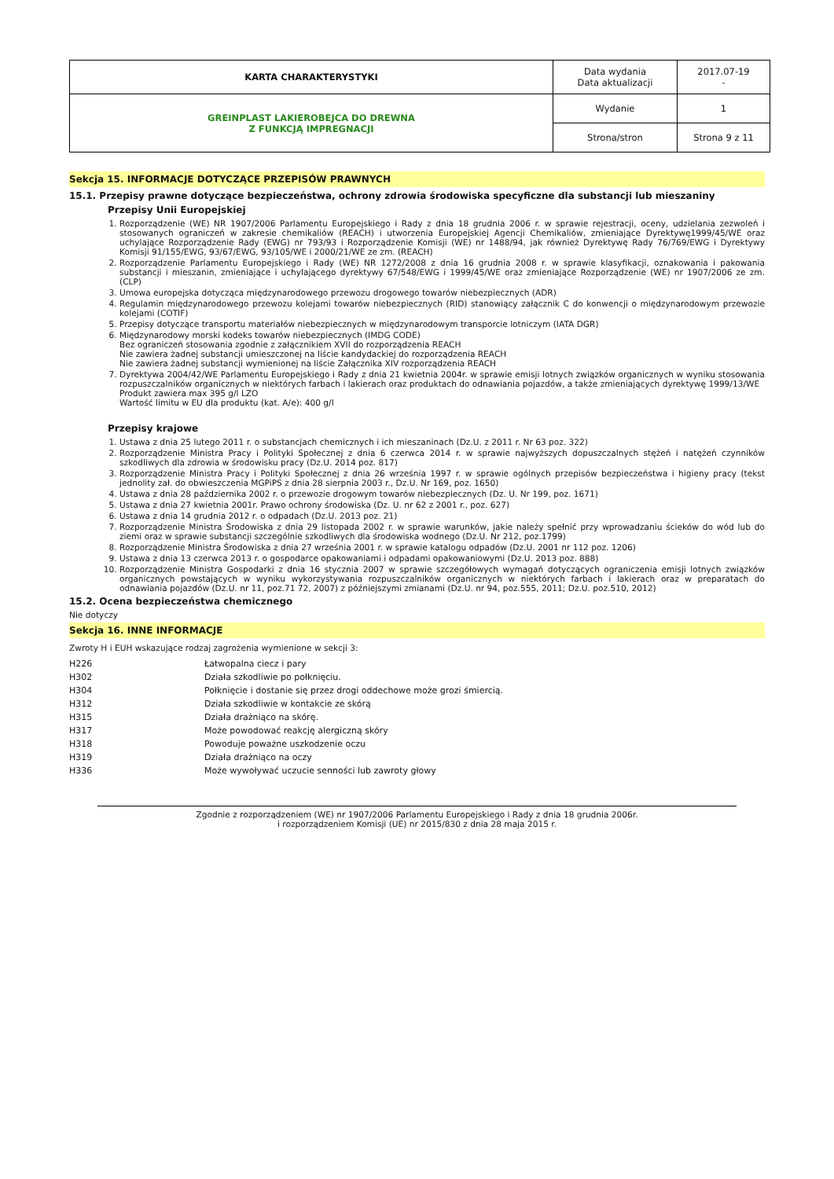| KARTA CHARAKTERYSTYKI | Data wydania Data aktualizacji | 2017.07-19 - |
| GREINPLAST LAKIEROBEJCA DO DREWNA Z FUNKCJĄ IMPREGNACJI | Wydanie | 1 |
| | Strona/stron | Strona 9 z 11 |
Sekcja 15. INFORMACJE DOTYCZĄCE PRZEPISÓW PRAWNYCH
15.1. Przepisy prawne dotyczące bezpieczeństwa, ochrony zdrowia środowiska specyficzne dla substancji lub mieszaniny
Przepisy Unii Europejskiej
1. Rozporządzenie (WE) NR 1907/2006 Parlamentu Europejskiego i Rady z dnia 18 grudnia 2006 r. w sprawie rejestracji, oceny, udzielania zezwoleń i stosowanych ograniczeń w zakresie chemikaliów (REACH) i utworzenia Europejskiej Agencji Chemikaliów, zmieniające Dyrektywę1999/45/WE oraz uchylające Rozporządzenie Rady (EWG) nr 793/93 i Rozporządzenie Komisji (WE) nr 1488/94, jak również Dyrektywę Rady 76/769/EWG i Dyrektywy Komisji 91/155/EWG, 93/67/EWG, 93/105/WE i 2000/21/WE ze zm. (REACH)
2. Rozporządzenie Parlamentu Europejskiego i Rady (WE) NR 1272/2008 z dnia 16 grudnia 2008 r. w sprawie klasyfikacji, oznakowania i pakowania substancji i mieszanin, zmieniające i uchylającego dyrektywy 67/548/EWG i 1999/45/WE oraz zmieniające Rozporządzenie (WE) nr 1907/2006 ze zm. (CLP)
3. Umowa europejska dotycząca międzynarodowego przewozu drogowego towarów niebezpiecznych (ADR)
4. Regulamin międzynarodowego przewozu kolejami towarów niebezpiecznych (RID) stanowiący załącznik C do konwencji o międzynarodowym przewozie kolejami (COTIF)
5. Przepisy dotyczące transportu materiałów niebezpiecznych w międzynarodowym transporcie lotniczym (IATA DGR)
6. Międzynarodowy morski kodeks towarów niebezpiecznych (IMDG CODE)
Bez ograniczeń stosowania zgodnie z załącznikiem XVII do rozporządzenia REACH
Nie zawiera żadnej substancji umieszczonej na liście kandydackiej do rozporządzenia REACH
Nie zawiera żadnej substancji wymienionej na liście Załącznika XIV rozporządzenia REACH
7. Dyrektywa 2004/42/WE Parlamentu Europejskiego i Rady z dnia 21 kwietnia 2004r. w sprawie emisji lotnych związków organicznych w wyniku stosowania rozpuszczalników organicznych w niektórych farbach i lakierach oraz produktach do odnawiania pojazdów, a także zmieniających dyrektywę 1999/13/WE
Produkt zawiera max 395 g/l LZO
Wartość limitu w EU dla produktu (kat. A/e): 400 g/l
Przepisy krajowe
1. Ustawa z dnia 25 lutego 2011 r. o substancjach chemicznych i ich mieszaninach (Dz.U. z 2011 r. Nr 63 poz. 322)
2. Rozporządzenie Ministra Pracy i Polityki Społecznej z dnia 6 czerwca 2014 r. w sprawie najwyższych dopuszczalnych stężeń i natężeń czynników szkodliwych dla zdrowia w środowisku pracy (Dz.U. 2014 poz. 817)
3. Rozporządzenie Ministra Pracy i Polityki Społecznej z dnia 26 września 1997 r. w sprawie ogólnych przepisów bezpieczeństwa i higieny pracy (tekst jednolity zał. do obwieszczenia MGPiPS z dnia 28 sierpnia 2003 r., Dz.U. Nr 169, poz. 1650)
4. Ustawa z dnia 28 października 2002 r. o przewozie drogowym towarów niebezpiecznych (Dz. U. Nr 199, poz. 1671)
5. Ustawa z dnia 27 kwietnia 2001r. Prawo ochrony środowiska (Dz. U. nr 62 z 2001 r., poz. 627)
6. Ustawa z dnia 14 grudnia 2012 r. o odpadach (Dz.U. 2013 poz. 21)
7. Rozporządzenie Ministra Środowiska z dnia 29 listopada 2002 r. w sprawie warunków, jakie należy spełnić przy wprowadzaniu ścieków do wód lub do ziemi oraz w sprawie substancji szczególnie szkodliwych dla środowiska wodnego (Dz.U. Nr 212, poz.1799)
8. Rozporządzenie Ministra Środowiska z dnia 27 września 2001 r. w sprawie katalogu odpadów (Dz.U. 2001 nr 112 poz. 1206)
9. Ustawa z dnia 13 czerwca 2013 r. o gospodarce opakowaniami i odpadami opakowaniowymi (Dz.U. 2013 poz. 888)
10. Rozporządzenie Ministra Gospodarki z dnia 16 stycznia 2007 w sprawie szczegółowych wymagań dotyczących ograniczenia emisji lotnych związków organicznych powstających w wyniku wykorzystywania rozpuszczalników organicznych w niektórych farbach i lakierach oraz w preparatach do odnawiania pojazdów (Dz.U. nr 11, poz.71 72, 2007) z późniejszymi zmianami (Dz.U. nr 94, poz.555, 2011; Dz.U. poz.510, 2012)
15.2. Ocena bezpieczeństwa chemicznego
Nie dotyczy
Sekcja 16. INNE INFORMACJE
Zwroty H i EUH wskazujące rodzaj zagrożenia wymienione w sekcji 3:
| H226 | Łatwopalna ciecz i pary |
| H302 | Działa szkodliwie po połknięciu. |
| H304 | Połknięcie i dostanie się przez drogi oddechowe może grozi śmiercią. |
| H312 | Działa szkodliwie w kontakcie ze skórą |
| H315 | Działa drażniąco na skórę. |
| H317 | Może powodować reakcję alergiczną skóry |
| H318 | Powoduje poważne uszkodzenie oczu |
| H319 | Działa drażniąco na oczy |
| H336 | Może wywoływać uczucie senności lub zawroty głowy |
Zgodnie z rozporządzeniem (WE) nr 1907/2006 Parlamentu Europejskiego i Rady z dnia 18 grudnia 2006r.
i rozporządzeniem Komisji (UE) nr 2015/830 z dnia 28 maja 2015 r.